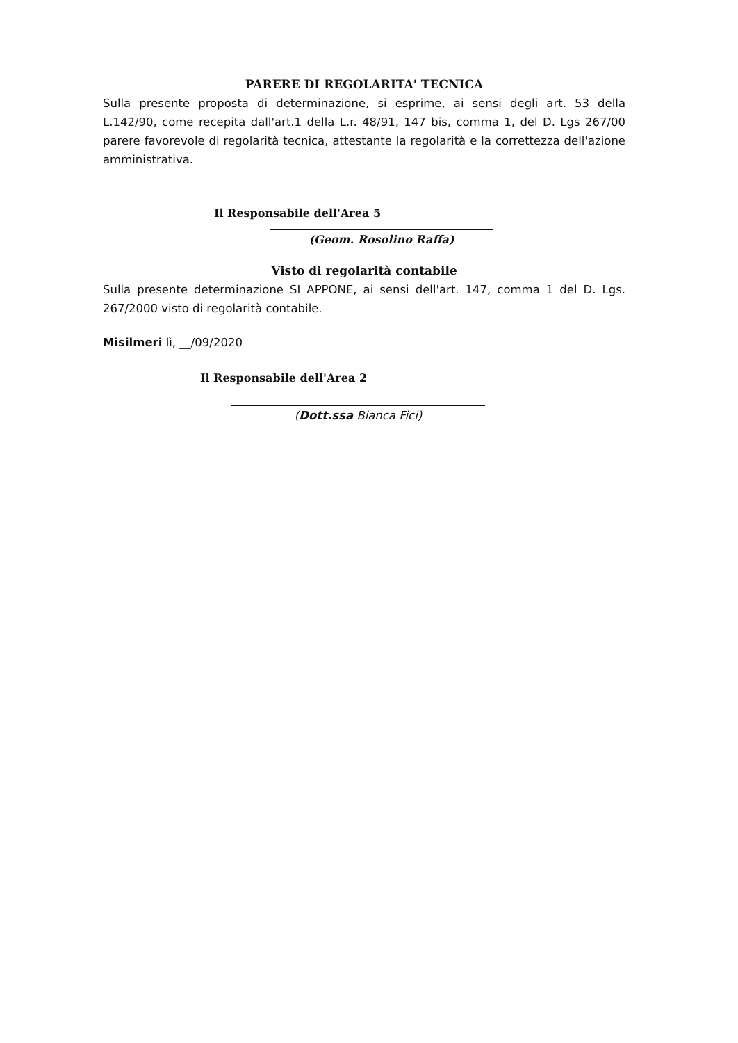PARERE DI REGOLARITA' TECNICA
Sulla presente proposta di determinazione, si esprime, ai sensi degli art. 53 della L.142/90, come recepita dall'art.1 della L.r. 48/91, 147 bis, comma 1, del D. Lgs 267/00 parere favorevole di regolarità tecnica, attestante la regolarità e la correttezza dell'azione amministrativa.
Il Responsabile dell'Area 5
(Geom. Rosolino Raffa)
Visto di regolarità contabile
Sulla presente determinazione SI APPONE, ai sensi dell'art. 147, comma 1 del D. Lgs. 267/2000 visto di regolarità contabile.
Misilmeri lì, __/09/2020
Il Responsabile dell'Area 2
(Dott.ssa Bianca Fici)